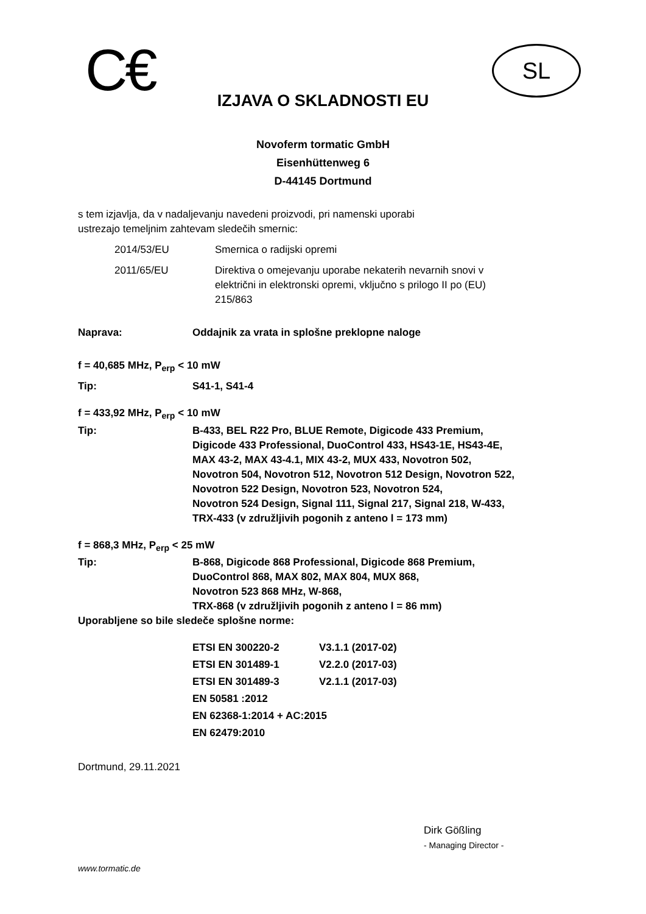C€ SL
IZJAVA O SKLADNOSTI EU
Novoferm tormatic GmbH
Eisenhüttenweg 6
D-44145 Dortmund
s tem izjavlja, da v nadaljevanju navedeni proizvodi, pri namenski uporabi
ustrezajo temeljnim zahtevam sledečih smernic:
| 2014/53/EU | Smernica o radijski opremi |
| 2011/65/EU | Direktiva o omejevanju uporabe nekaterih nevarnih snovi v električni in elektronski opremi, vključno s prilogo II po (EU) 215/863 |
| Naprava: | Oddajnik za vrata in splošne preklopne naloge |
| f = 40,685 MHz, P<sub>erp</sub> < 10 mW | |
| Tip: | S41-1, S41-4 |
| f = 433,92 MHz, P<sub>erp</sub> < 10 mW | |
| Tip: | B-433, BEL R22 Pro, BLUE Remote, Digicode 433 Premium, Digicode 433 Professional, DuoControl 433, HS43-1E, HS43-4E, MAX 43-2, MAX 43-4.1, MIX 43-2, MUX 433, Novotron 502, Novotron 504, Novotron 512, Novotron 512 Design, Novotron 522, Novotron 522 Design, Novotron 523, Novotron 524, Novotron 524 Design, Signal 111, Signal 217, Signal 218, W-433, TRX-433 (v združljivih pogonih z anteno l = 173 mm) |
| f = 868,3 MHz, P<sub>erp</sub> < 25 mW | |
| Tip: | B-868, Digicode 868 Professional, Digicode 868 Premium, DuoControl 868, MAX 802, MAX 804, MUX 868, Novotron 523 868 MHz, W-868, TRX-868 (v združljivih pogonih z anteno l = 86 mm) |
| Uporabljene so bile sledeče splošne norme: | |
| ETSI EN 300220-2 | V3.1.1 (2017-02) |
| ETSI EN 301489-1 | V2.2.0 (2017-03) |
| ETSI EN 301489-3 | V2.1.1 (2017-03) |
| EN 50581 :2012 | |
| EN 62368-1:2014 + AC:2015 | |
| EN 62479:2010 | |
Dortmund, 29.11.2021
Dirk Gößling
- Managing Director -
www.tormatic.de